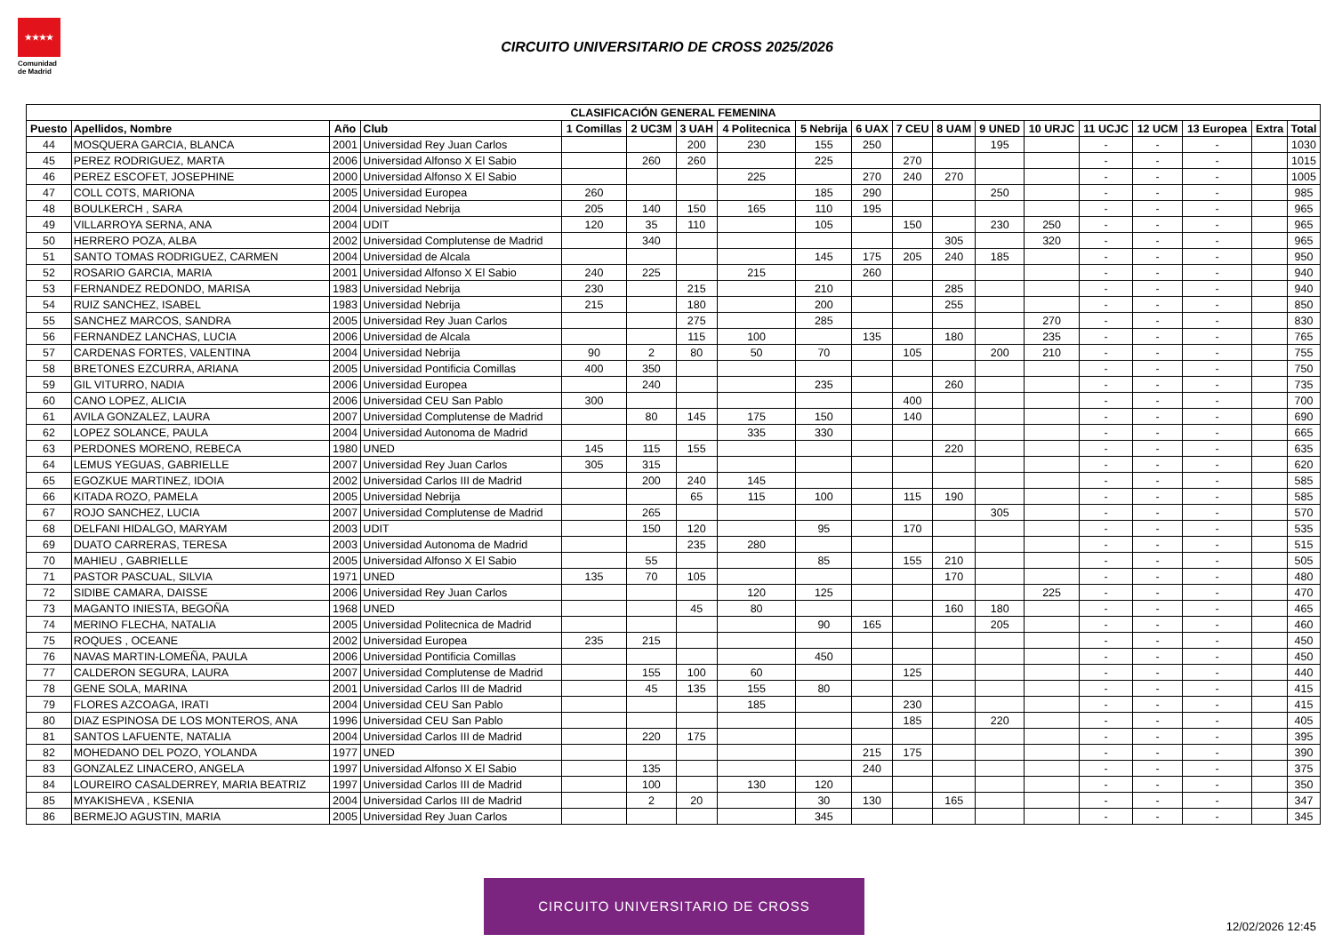★★★★
Comunidad de Madrid
CIRCUITO UNIVERSITARIO DE CROSS 2025/2026
| CLASIFICACIÓN GENERAL FEMENINA | | | | | | | | | | | | | | | | | | |
| --- | --- | --- | --- | --- | --- | --- | --- | --- | --- | --- | --- | --- | --- | --- | --- | --- | --- | --- |
| Puesto | Apellidos, Nombre | Año | Club | 1 Comillas | 2 UC3M | 3 UAH | 4 Politecnica | 5 Nebrija | 6 UAX | 7 CEU | 8 UAM | 9 UNED | 10 URJC | 11 UCJC | 12 UCM | 13 Europea | Extra | Total |
| 44 | MOSQUERA GARCIA, BLANCA | 2001 | Universidad Rey Juan Carlos | | | 200 | 230 | 155 | 250 | | | 195 | | - | - | - | | 1030 |
| 45 | PEREZ RODRIGUEZ, MARTA | 2006 | Universidad Alfonso X El Sabio | | 260 | 260 | | 225 | | 270 | | | | - | - | - | | 1015 |
| 46 | PEREZ ESCOFET, JOSEPHINE | 2000 | Universidad Alfonso X El Sabio | | | | 225 | | 270 | 240 | 270 | | | - | - | - | | 1005 |
| 47 | COLL COTS, MARIONA | 2005 | Universidad Europea | 260 | | | | 185 | 290 | | | 250 | | - | - | - | | 985 |
| 48 | BOULKERCH , SARA | 2004 | Universidad Nebrija | 205 | 140 | 150 | 165 | 110 | 195 | | | | | - | - | - | | 965 |
| 49 | VILLARROYA SERNA, ANA | 2004 | UDIT | 120 | 35 | 110 | | 105 | | 150 | | 230 | 250 | - | - | - | | 965 |
| 50 | HERRERO POZA, ALBA | 2002 | Universidad Complutense de Madrid | | 340 | | | | | | 305 | | 320 | - | - | - | | 965 |
| 51 | SANTO TOMAS RODRIGUEZ, CARMEN | 2004 | Universidad de Alcala | | | | | 145 | 175 | 205 | 240 | 185 | | - | - | - | | 950 |
| 52 | ROSARIO GARCIA, MARIA | 2001 | Universidad Alfonso X El Sabio | 240 | 225 | | 215 | | 260 | | | | | - | - | - | | 940 |
| 53 | FERNANDEZ REDONDO, MARISA | 1983 | Universidad Nebrija | 230 | | 215 | | 210 | | | 285 | | | - | - | - | | 940 |
| 54 | RUIZ SANCHEZ, ISABEL | 1983 | Universidad Nebrija | 215 | | 180 | | 200 | | | 255 | | | - | - | - | | 850 |
| 55 | SANCHEZ MARCOS, SANDRA | 2005 | Universidad Rey Juan Carlos | | | 275 | | 285 | | | | | 270 | - | - | - | | 830 |
| 56 | FERNANDEZ LANCHAS, LUCIA | 2006 | Universidad de Alcala | | | 115 | 100 | | 135 | | 180 | | 235 | - | - | - | | 765 |
| 57 | CARDENAS FORTES, VALENTINA | 2004 | Universidad Nebrija | 90 | 2 | 80 | 50 | 70 | | 105 | | 200 | 210 | - | - | - | | 755 |
| 58 | BRETONES EZCURRA, ARIANA | 2005 | Universidad Pontificia Comillas | 400 | 350 | | | | | | | | | - | - | - | | 750 |
| 59 | GIL VITURRO, NADIA | 2006 | Universidad Europea | | 240 | | | 235 | | | 260 | | | - | - | - | | 735 |
| 60 | CANO LOPEZ, ALICIA | 2006 | Universidad CEU San Pablo | 300 | | | | | | 400 | | | | - | - | - | | 700 |
| 61 | AVILA GONZALEZ, LAURA | 2007 | Universidad Complutense de Madrid | | 80 | 145 | 175 | 150 | | 140 | | | | - | - | - | | 690 |
| 62 | LOPEZ SOLANCE, PAULA | 2004 | Universidad Autonoma de Madrid | | | | 335 | 330 | | | | | | - | - | - | | 665 |
| 63 | PERDONES MORENO, REBECA | 1980 | UNED | 145 | 115 | 155 | | | | | 220 | | | - | - | - | | 635 |
| 64 | LEMUS YEGUAS, GABRIELLE | 2007 | Universidad Rey Juan Carlos | 305 | 315 | | | | | | | | | - | - | - | | 620 |
| 65 | EGOZKUE MARTINEZ, IDOIA | 2002 | Universidad Carlos III de Madrid | | 200 | 240 | 145 | | | | | | | - | - | - | | 585 |
| 66 | KITADA ROZO, PAMELA | 2005 | Universidad Nebrija | | | 65 | 115 | 100 | | 115 | 190 | | | - | - | - | | 585 |
| 67 | ROJO SANCHEZ, LUCIA | 2007 | Universidad Complutense de Madrid | | 265 | | | | | | | 305 | | - | - | - | | 570 |
| 68 | DELFANI HIDALGO, MARYAM | 2003 | UDIT | | 150 | 120 | | 95 | | 170 | | | | - | - | - | | 535 |
| 69 | DUATO CARRERAS, TERESA | 2003 | Universidad Autonoma de Madrid | | | 235 | 280 | | | | | | | - | - | - | | 515 |
| 70 | MAHIEU , GABRIELLE | 2005 | Universidad Alfonso X El Sabio | | 55 | | | 85 | | 155 | 210 | | | - | - | - | | 505 |
| 71 | PASTOR PASCUAL, SILVIA | 1971 | UNED | 135 | 70 | 105 | | | | | 170 | | | - | - | - | | 480 |
| 72 | SIDIBE CAMARA, DAISSE | 2006 | Universidad Rey Juan Carlos | | | | 120 | 125 | | | | | 225 | - | - | - | | 470 |
| 73 | MAGANTO INIESTA, BEGOÑA | 1968 | UNED | | | 45 | 80 | | | | 160 | 180 | | - | - | - | | 465 |
| 74 | MERINO FLECHA, NATALIA | 2005 | Universidad Politecnica de Madrid | | | | | 90 | 165 | | | 205 | | - | - | - | | 460 |
| 75 | ROQUES , OCEANE | 2002 | Universidad Europea | 235 | 215 | | | | | | | | | - | - | - | | 450 |
| 76 | NAVAS MARTIN-LOMEÑA, PAULA | 2006 | Universidad Pontificia Comillas | | | | | 450 | | | | | | - | - | - | | 450 |
| 77 | CALDERON SEGURA, LAURA | 2007 | Universidad Complutense de Madrid | | 155 | 100 | 60 | | | 125 | | | | - | - | - | | 440 |
| 78 | GENE SOLA, MARINA | 2001 | Universidad Carlos III de Madrid | | 45 | 135 | 155 | 80 | | | | | | - | - | - | | 415 |
| 79 | FLORES AZCOAGA, IRATI | 2004 | Universidad CEU San Pablo | | | | 185 | | | 230 | | | | - | - | - | | 415 |
| 80 | DIAZ ESPINOSA DE LOS MONTEROS, ANA | 1996 | Universidad CEU San Pablo | | | | | | | 185 | | 220 | | - | - | - | | 405 |
| 81 | SANTOS LAFUENTE, NATALIA | 2004 | Universidad Carlos III de Madrid | | 220 | 175 | | | | | | | | - | - | - | | 395 |
| 82 | MOHEDANO DEL POZO, YOLANDA | 1977 | UNED | | | | | | 215 | 175 | | | | - | - | - | | 390 |
| 83 | GONZALEZ LINACERO, ANGELA | 1997 | Universidad Alfonso X El Sabio | | 135 | | | | 240 | | | | | - | - | - | | 375 |
| 84 | LOUREIRO CASALDERREY, MARIA BEATRIZ | 1997 | Universidad Carlos III de Madrid | | 100 | | 130 | 120 | | | | | | - | - | - | | 350 |
| 85 | MYAKISHEVA , KSENIA | 2004 | Universidad Carlos III de Madrid | | 2 | 20 | | 30 | 130 | | 165 | | | - | - | - | | 347 |
| 86 | BERMEJO AGUSTIN, MARIA | 2005 | Universidad Rey Juan Carlos | | | | | 345 | | | | | | - | - | - | | 345 |
CIRCUITO UNIVERSITARIO DE CROSS
12/02/2026 12:45